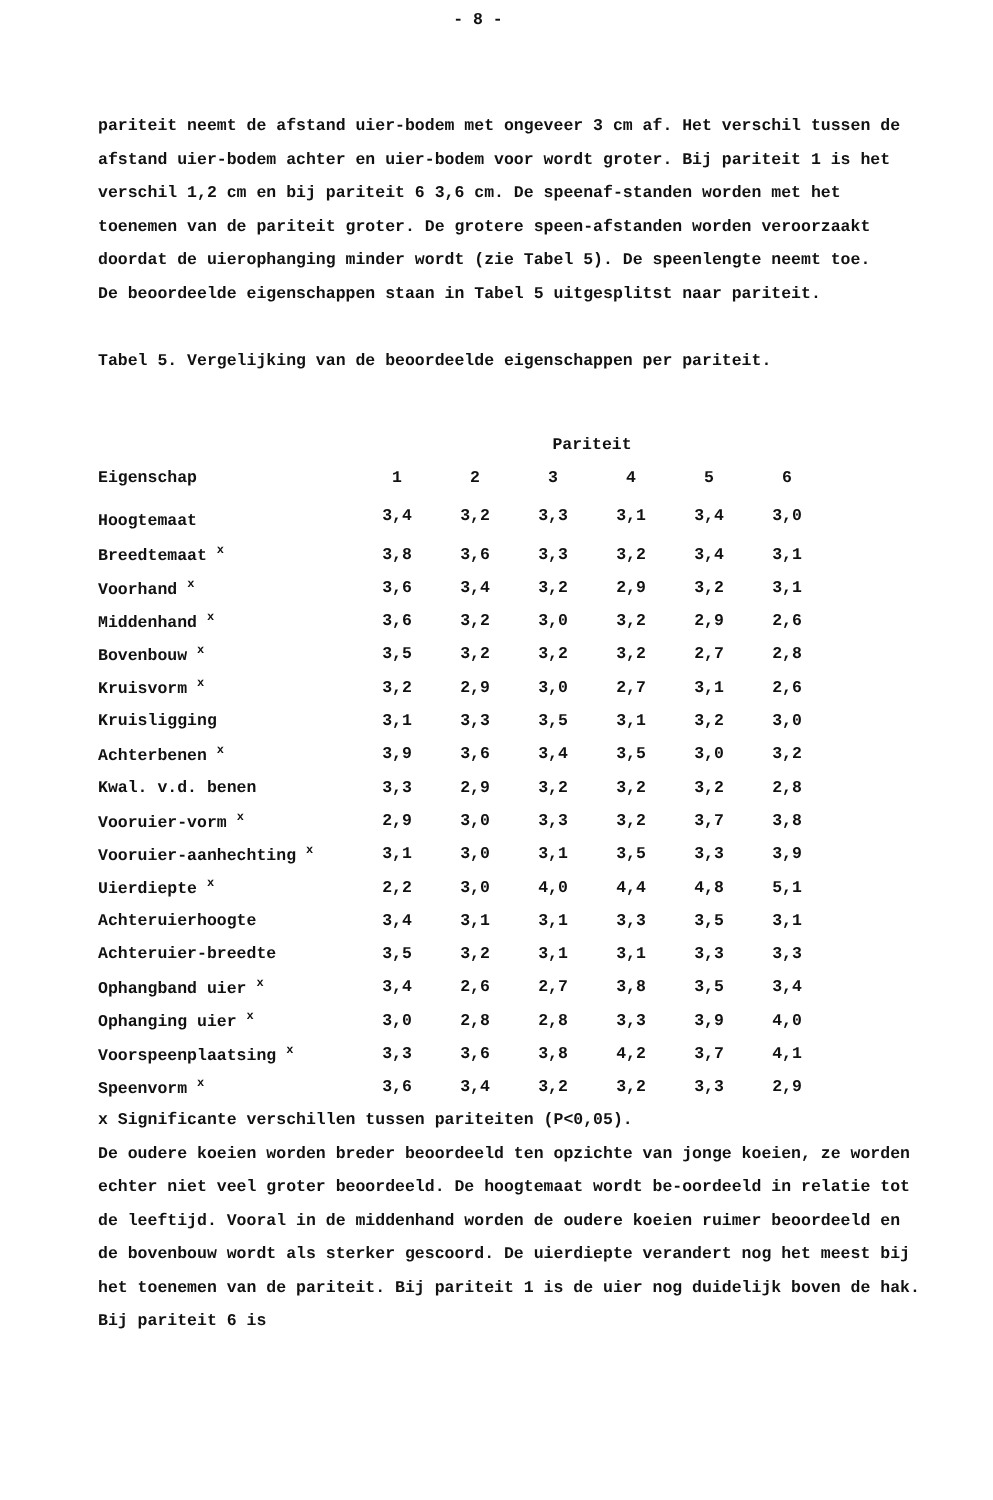- 8 -
pariteit neemt de afstand uier-bodem met ongeveer 3 cm af. Het verschil tussen de afstand uier-bodem achter en uier-bodem voor wordt groter. Bij pariteit 1 is het verschil 1,2 cm en bij pariteit 6 3,6 cm. De speenaf-standen worden met het toenemen van de pariteit groter. De grotere speen-afstanden worden veroorzaakt doordat de uierophanging minder wordt (zie Tabel 5). De speenlengte neemt toe.
De beoordeelde eigenschappen staan in Tabel 5 uitgesplitst naar pariteit.
Tabel 5. Vergelijking van de beoordeelde eigenschappen per pariteit.
| | Pariteit | | | | | |
| --- | --- | --- | --- | --- | --- | --- |
| Eigenschap | 1 | 2 | 3 | 4 | 5 | 6 |
| Hoogtemaat | 3,4 | 3,2 | 3,3 | 3,1 | 3,4 | 3,0 |
| Breedtemaat <sup>x</sup> | 3,8 | 3,6 | 3,3 | 3,2 | 3,4 | 3,1 |
| Voorhand <sup>x</sup> | 3,6 | 3,4 | 3,2 | 2,9 | 3,2 | 3,1 |
| Middenhand <sup>x</sup> | 3,6 | 3,2 | 3,0 | 3,2 | 2,9 | 2,6 |
| Bovenbouw <sup>x</sup> | 3,5 | 3,2 | 3,2 | 3,2 | 2,7 | 2,8 |
| Kruisvorm <sup>x</sup> | 3,2 | 2,9 | 3,0 | 2,7 | 3,1 | 2,6 |
| Kruisligging | 3,1 | 3,3 | 3,5 | 3,1 | 3,2 | 3,0 |
| Achterbenen <sup>x</sup> | 3,9 | 3,6 | 3,4 | 3,5 | 3,0 | 3,2 |
| Kwal. v.d. benen | 3,3 | 2,9 | 3,2 | 3,2 | 3,2 | 2,8 |
| Vooruier-vorm <sup>x</sup> | 2,9 | 3,0 | 3,3 | 3,2 | 3,7 | 3,8 |
| Vooruier-aanhechting <sup>x</sup> | 3,1 | 3,0 | 3,1 | 3,5 | 3,3 | 3,9 |
| Uierdiepte <sup>x</sup> | 2,2 | 3,0 | 4,0 | 4,4 | 4,8 | 5,1 |
| Achteruierhoogte | 3,4 | 3,1 | 3,1 | 3,3 | 3,5 | 3,1 |
| Achteruier-breedte | 3,5 | 3,2 | 3,1 | 3,1 | 3,3 | 3,3 |
| Ophangband uier <sup>x</sup> | 3,4 | 2,6 | 2,7 | 3,8 | 3,5 | 3,4 |
| Ophanging uier <sup>x</sup> | 3,0 | 2,8 | 2,8 | 3,3 | 3,9 | 4,0 |
| Voorspeenplaatsing <sup>x</sup> | 3,3 | 3,6 | 3,8 | 4,2 | 3,7 | 4,1 |
| Speenvorm <sup>x</sup> | 3,6 | 3,4 | 3,2 | 3,2 | 3,3 | 2,9 |
x Significante verschillen tussen pariteiten (P<0,05).
De oudere koeien worden breder beoordeeld ten opzichte van jonge koeien, ze worden echter niet veel groter beoordeeld. De hoogtemaat wordt be-oordeeld in relatie tot de leeftijd. Vooral in de middenhand worden de oudere koeien ruimer beoordeeld en de bovenbouw wordt als sterker gescoord. De uierdiepte verandert nog het meest bij het toenemen van de pariteit. Bij pariteit 1 is de uier nog duidelijk boven de hak. Bij pariteit 6 is